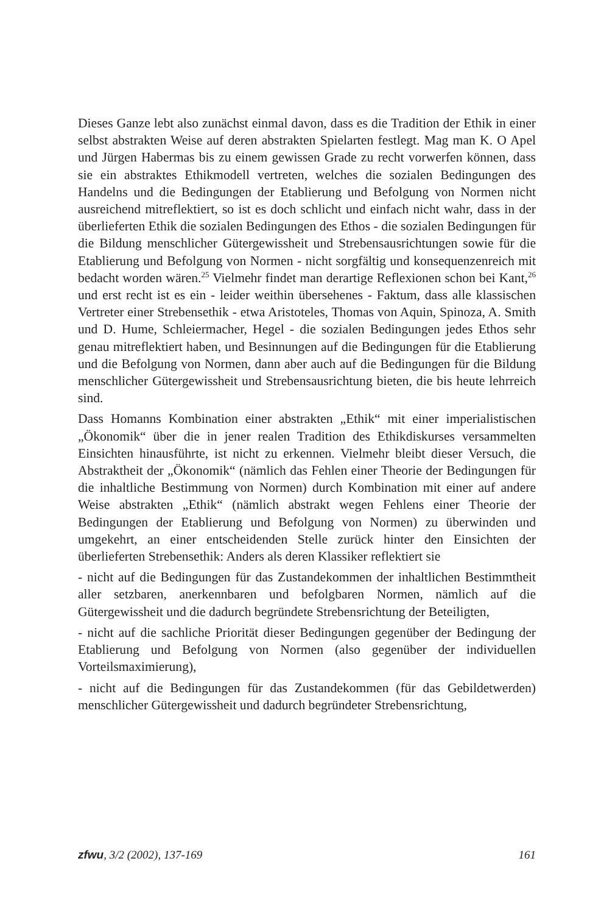Dieses Ganze lebt also zunächst einmal davon, dass es die Tradition der Ethik in einer selbst abstrakten Weise auf deren abstrakten Spielarten festlegt. Mag man K. O Apel und Jürgen Habermas bis zu einem gewissen Grade zu recht vorwerfen können, dass sie ein abstraktes Ethikmodell vertreten, welches die sozialen Bedingungen des Handelns und die Bedingungen der Etablierung und Befolgung von Normen nicht ausreichend mitreflektiert, so ist es doch schlicht und einfach nicht wahr, dass in der überlieferten Ethik die sozialen Bedingungen des Ethos - die sozialen Bedingungen für die Bildung menschlicher Gütergewissheit und Strebensausrichtungen sowie für die Etablierung und Befolgung von Normen - nicht sorgfältig und konsequenzenreich mit bedacht worden wären.<sup>25</sup> Vielmehr findet man derartige Reflexionen schon bei Kant,<sup>26</sup> und erst recht ist es ein - leider weithin übersehenes - Faktum, dass alle klassischen Vertreter einer Strebensethik - etwa Aristoteles, Thomas von Aquin, Spinoza, A. Smith und D. Hume, Schleiermacher, Hegel - die sozialen Bedingungen jedes Ethos sehr genau mitreflektiert haben, und Besinnungen auf die Bedingungen für die Etablierung und die Befolgung von Normen, dann aber auch auf die Bedingungen für die Bildung menschlicher Gütergewissheit und Strebensausrichtung bieten, die bis heute lehrreich sind.
Dass Homanns Kombination einer abstrakten „Ethik“ mit einer imperialistischen „Ökonomik“ über die in jener realen Tradition des Ethikdiskurses versammelten Einsichten hinausführte, ist nicht zu erkennen. Vielmehr bleibt dieser Versuch, die Abstraktheit der „Ökonomik“ (nämlich das Fehlen einer Theorie der Bedingungen für die inhaltliche Bestimmung von Normen) durch Kombination mit einer auf andere Weise abstrakten „Ethik“ (nämlich abstrakt wegen Fehlens einer Theorie der Bedingungen der Etablierung und Befolgung von Normen) zu überwinden und umgekehrt, an einer entscheidenden Stelle zurück hinter den Einsichten der überlieferten Strebensethik: Anders als deren Klassiker reflektiert sie
- nicht auf die Bedingungen für das Zustandekommen der inhaltlichen Bestimmtheit aller setzbaren, anerkennbaren und befolgbaren Normen, nämlich auf die Gütergewissheit und die dadurch begründete Strebensrichtung der Beteiligten,
- nicht auf die sachliche Priorität dieser Bedingungen gegenüber der Bedingung der Etablierung und Befolgung von Normen (also gegenüber der individuellen Vorteilsmaximierung),
- nicht auf die Bedingungen für das Zustandekommen (für das Gebildetwerden) menschlicher Gütergewissheit und dadurch begründeter Strebensrichtung,
zfwu, 3/2 (2002), 137-169 161